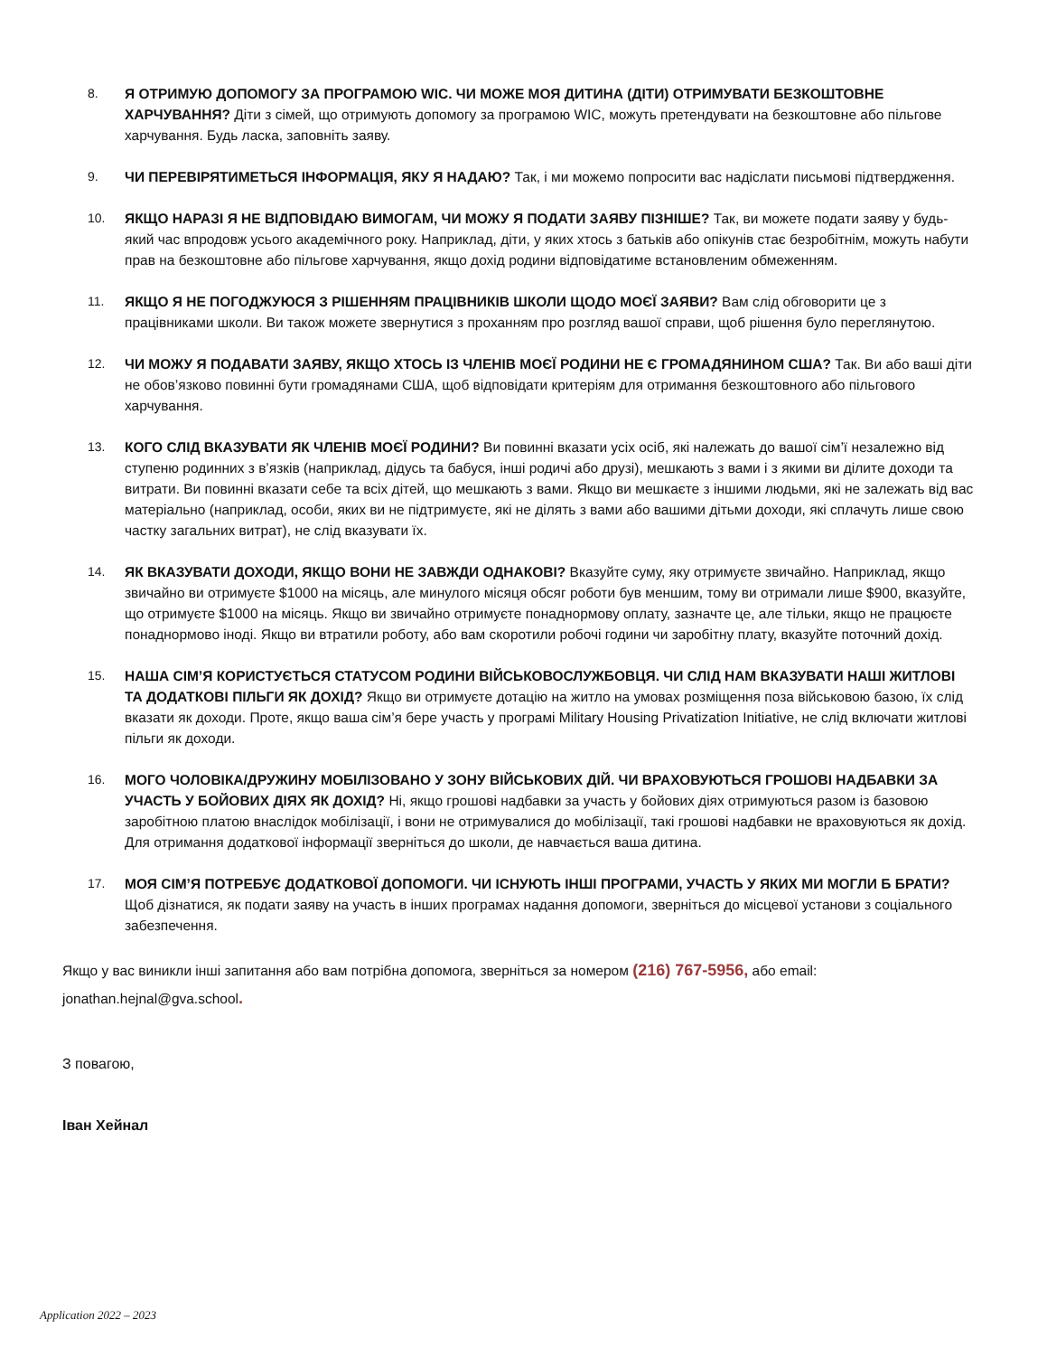8. Я ОТРИМУЮ ДОПОМОГУ ЗА ПРОГРАМОЮ WIC. ЧИ МОЖЕ МОЯ ДИТИНА (ДІТИ) ОТРИМУВАТИ БЕЗКОШТОВНЕ ХАРЧУВАННЯ? Діти з сімей, що отримують допомогу за програмою WIC, можуть претендувати на безкоштовне або пільгове харчування. Будь ласка, заповніть заяву.
9. ЧИ ПЕРЕВІРЯТИМЕТЬСЯ ІНФОРМАЦІЯ, ЯКУ Я НАДАЮ? Так, і ми можемо попросити вас надіслати письмові підтвердження.
10. ЯКЩО НАРАЗІ Я НЕ ВІДПОВІДАЮ ВИМОГАМ, ЧИ МОЖУ Я ПОДАТИ ЗАЯВУ ПІЗНІШЕ? Так, ви можете подати заяву у будь-який час впродовж усього академічного року. Наприклад, діти, у яких хтось з батьків або опікунів стає безробітнім, можуть набути прав на безкоштовне або пільгове харчування, якщо дохід родини відповідатиме встановленим обмеженням.
11. ЯКЩО Я НЕ ПОГОДЖУЮСЯ З РІШЕННЯМ ПРАЦІВНИКІВ ШКОЛИ ЩОДО МОЄЇ ЗАЯВИ? Вам слід обговорити це з працівниками школи. Ви також можете звернутися з проханням про розгляд вашої справи, щоб рішення було переглянутою.
12. ЧИ МОЖУ Я ПОДАВАТИ ЗАЯВУ, ЯКЩО ХТОСЬ ІЗ ЧЛЕНІВ МОЄЇ РОДИНИ НЕ Є ГРОМАДЯНИНОМ США? Так. Ви або ваші діти не обов’язково повинні бути громадянами США, щоб відповідати критеріям для отримання безкоштовного або пільгового харчування.
13. КОГО СЛІД ВКАЗУВАТИ ЯК ЧЛЕНІВ МОЄЇ РОДИНИ? Ви повинні вказати усіх осіб, які належать до вашої сім’ї незалежно від ступеню родинних з в’язків (наприклад, дідусь та бабуся, інші родичі або друзі), мешкають з вами і з якими ви ділите доходи та витрати. Ви повинні вказати себе та всіх дітей, що мешкають з вами. Якщо ви мешкаєте з іншими людьми, які не залежать від вас матеріально (наприклад, особи, яких ви не підтримуєте, які не ділять з вами або вашими дітьми доходи, які сплачуть лише свою частку загальних витрат), не слід вказувати їх.
14. ЯК ВКАЗУВАТИ ДОХОДИ, ЯКЩО ВОНИ НЕ ЗАВЖДИ ОДНАКОВІ? Вказуйте суму, яку отримуєте звичайно. Наприклад, якщо звичайно ви отримуєте $1000 на місяць, але минулого місяця обсяг роботи був меншим, тому ви отримали лише $900, вказуйте, що отримуєте $1000 на місяць. Якщо ви звичайно отримуєте понаднормову оплату, зазначте це, але тільки, якщо не працюєте понаднормово іноді. Якщо ви втратили роботу, або вам скоротили робочі години чи заробітну плату, вказуйте поточний дохід.
15. НАША СІМ’Я КОРИСТУЄТЬСЯ СТАТУСОМ РОДИНИ ВІЙСЬКОВОСЛУЖБОВЦЯ. ЧИ СЛІД НАМ ВКАЗУВАТИ НАШІ ЖИТЛОВІ ТА ДОДАТКОВІ ПІЛЬГИ ЯК ДОХІД? Якщо ви отримуєте дотацію на житло на умовах розміщення поза військовою базою, їх слід вказати як доходи. Проте, якщо ваша сім’я бере участь у програмі Military Housing Privatization Initiative, не слід включати житлові пільги як доходи.
16. МОГО ЧОЛОВІКА/ДРУЖИНУ МОБІЛІЗОВАНО У ЗОНУ ВІЙСЬКОВИХ ДІЙ. ЧИ ВРАХОВУЮТЬСЯ ГРОШОВІ НАДБАВКИ ЗА УЧАСТЬ У БОЙОВИХ ДІЯХ ЯК ДОХІД? Ні, якщо грошові надбавки за участь у бойових діях отримуються разом із базовою заробітною платою внаслідок мобілізації, і вони не отримувалися до мобілізації, такі грошові надбавки не враховуються як дохід. Для отримання додаткової інформації зверніться до школи, де навчається ваша дитина.
17. МОЯ СІМ’Я ПОТРЕБУЄ ДОДАТКОВОЇ ДОПОМОГИ. ЧИ ІСНУЮТЬ ІНШІ ПРОГРАМИ, УЧАСТЬ У ЯКИХ МИ МОГЛИ Б БРАТИ? Щоб дізнатися, як подати заяву на участь в інших програмах надання допомоги, зверніться до місцевої установи з соціального забезпечення.
Якщо у вас виникли інші запитання або вам потрібна допомога, зверніться за номером (216) 767-5956, або email: jonathan.hejnal@gva.school.
З повагою,
Іван Хейнал
Application 2022 – 2023